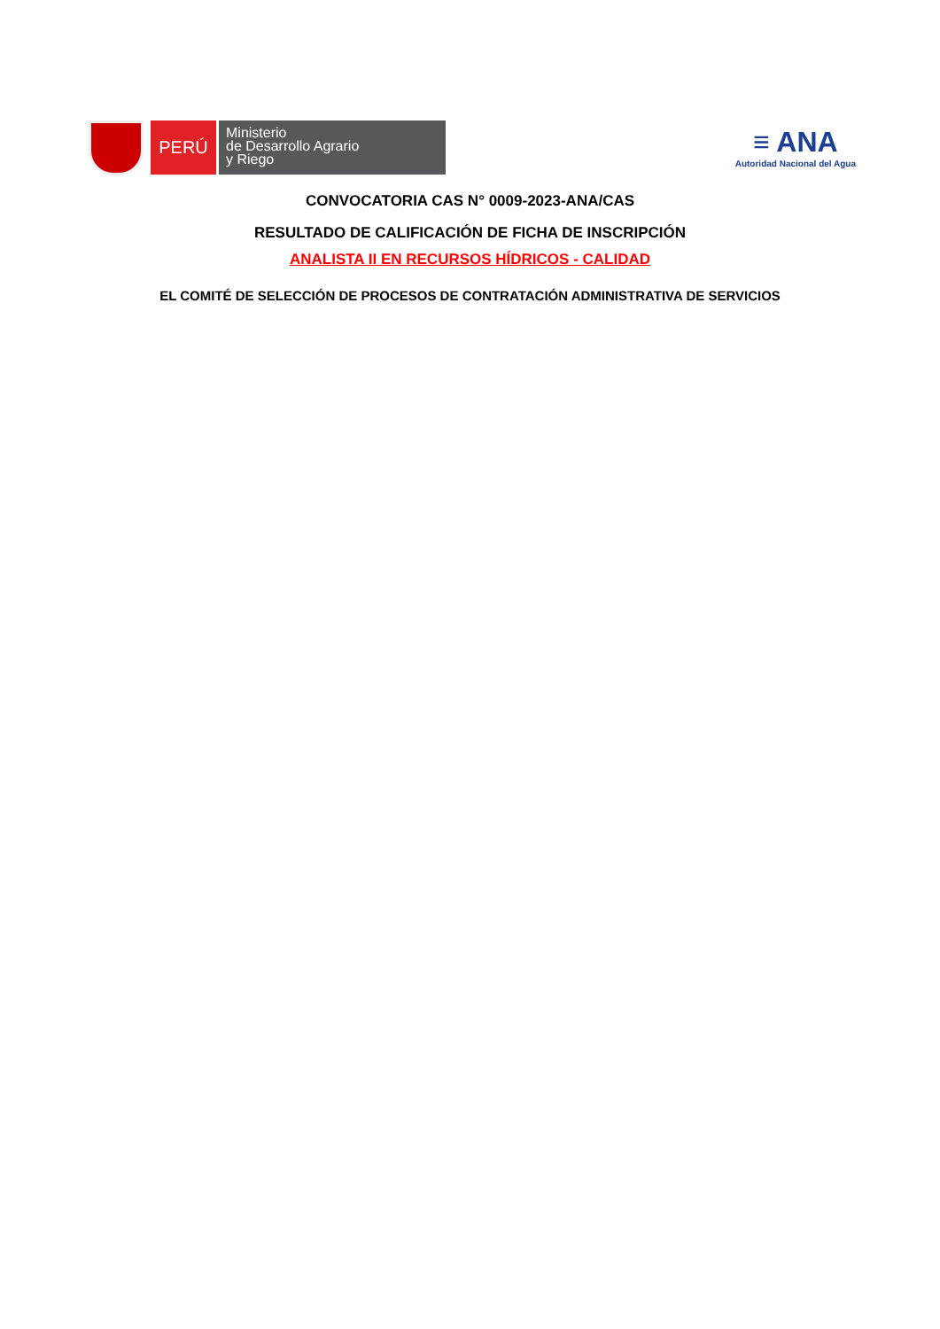PERÚ
Ministerio
de Desarrollo Agrario
y Riego
≡ ANA
Autoridad Nacional del Agua
CONVOCATORIA CAS N° 0009-2023-ANA/CAS
RESULTADO DE CALIFICACIÓN DE FICHA DE INSCRIPCIÓN
ANALISTA II EN RECURSOS HÍDRICOS - CALIDAD
EL COMITÉ DE SELECCIÓN DE PROCESOS DE CONTRATACIÓN ADMINISTRATIVA DE SERVICIOS